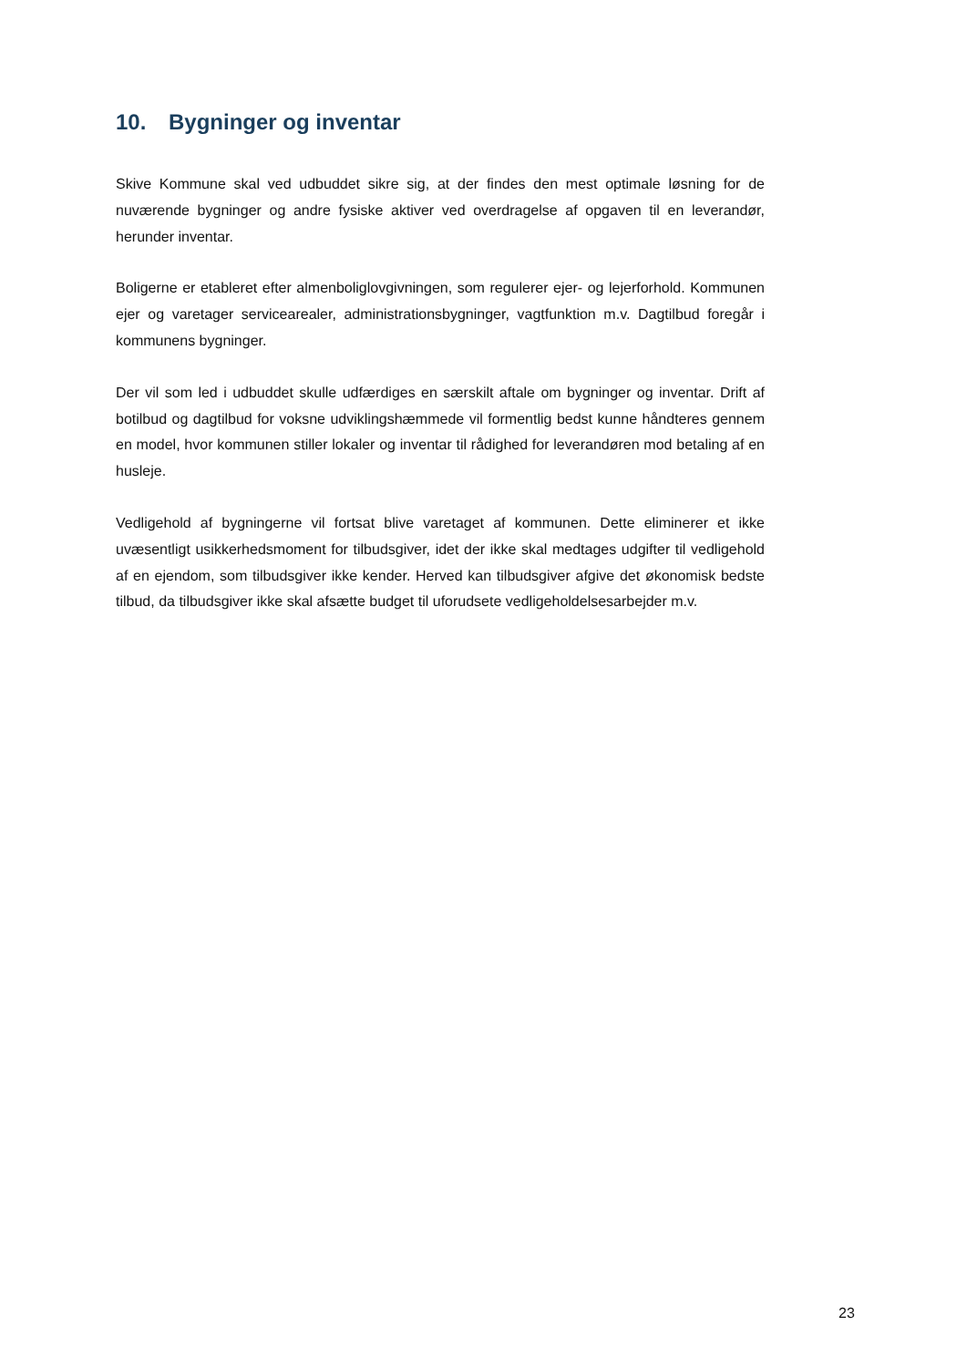10. Bygninger og inventar
Skive Kommune skal ved udbuddet sikre sig, at der findes den mest optimale løsning for de nuværende bygninger og andre fysiske aktiver ved overdragelse af opgaven til en leverandør, herunder inventar.
Boligerne er etableret efter almenboliglovgivningen, som regulerer ejer- og lejerforhold. Kommunen ejer og varetager servicearealer, administrationsbygninger, vagtfunktion m.v. Dagtilbud foregår i kommunens bygninger.
Der vil som led i udbuddet skulle udfærdiges en særskilt aftale om bygninger og inventar. Drift af botilbud og dagtilbud for voksne udviklingshæmmede vil formentlig bedst kunne håndteres gennem en model, hvor kommunen stiller lokaler og inventar til rådighed for leverandøren mod betaling af en husleje.
Vedligehold af bygningerne vil fortsat blive varetaget af kommunen. Dette eliminerer et ikke uvæsentligt usikkerhedsmoment for tilbudsgiver, idet der ikke skal medtages udgifter til vedligehold af en ejendom, som tilbudsgiver ikke kender. Herved kan tilbudsgiver afgive det økonomisk bedste tilbud, da tilbudsgiver ikke skal afsætte budget til uforudsete vedligeholdelsesarbejder m.v.
23